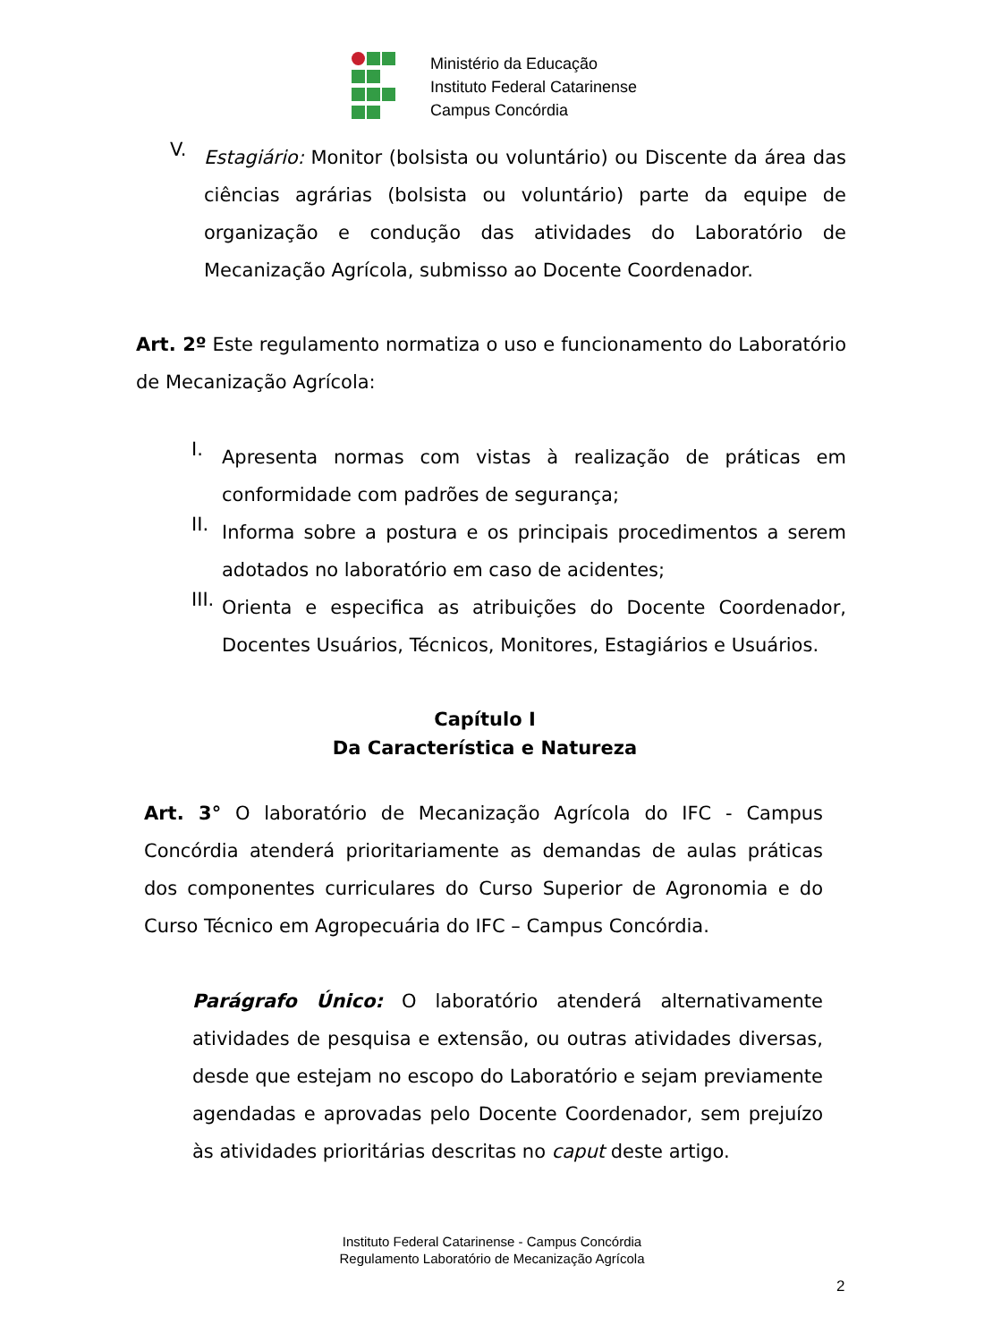Ministério da Educação
Instituto Federal Catarinense
Campus Concórdia
V.
Estagiário: Monitor (bolsista ou voluntário) ou Discente da área das ciências agrárias (bolsista ou voluntário) parte da equipe de organização e condução das atividades do Laboratório de Mecanização Agrícola, submisso ao Docente Coordenador.
Art. 2º Este regulamento normatiza o uso e funcionamento do Laboratório de Mecanização Agrícola:
I.
Apresenta normas com vistas à realização de práticas em conformidade com padrões de segurança;
II.
Informa sobre a postura e os principais procedimentos a serem adotados no laboratório em caso de acidentes;
III.
Orienta e especifica as atribuições do Docente Coordenador, Docentes Usuários, Técnicos, Monitores, Estagiários e Usuários.
Capítulo I
Da Característica e Natureza
Art. 3° O laboratório de Mecanização Agrícola do IFC - Campus Concórdia atenderá prioritariamente as demandas de aulas práticas dos componentes curriculares do Curso Superior de Agronomia e do Curso Técnico em Agropecuária do IFC – Campus Concórdia.
Parágrafo Único: O laboratório atenderá alternativamente atividades de pesquisa e extensão, ou outras atividades diversas, desde que estejam no escopo do Laboratório e sejam previamente agendadas e aprovadas pelo Docente Coordenador, sem prejuízo às atividades prioritárias descritas no caput deste artigo.
Instituto Federal Catarinense - Campus Concórdia
Regulamento Laboratório de Mecanização Agrícola
2